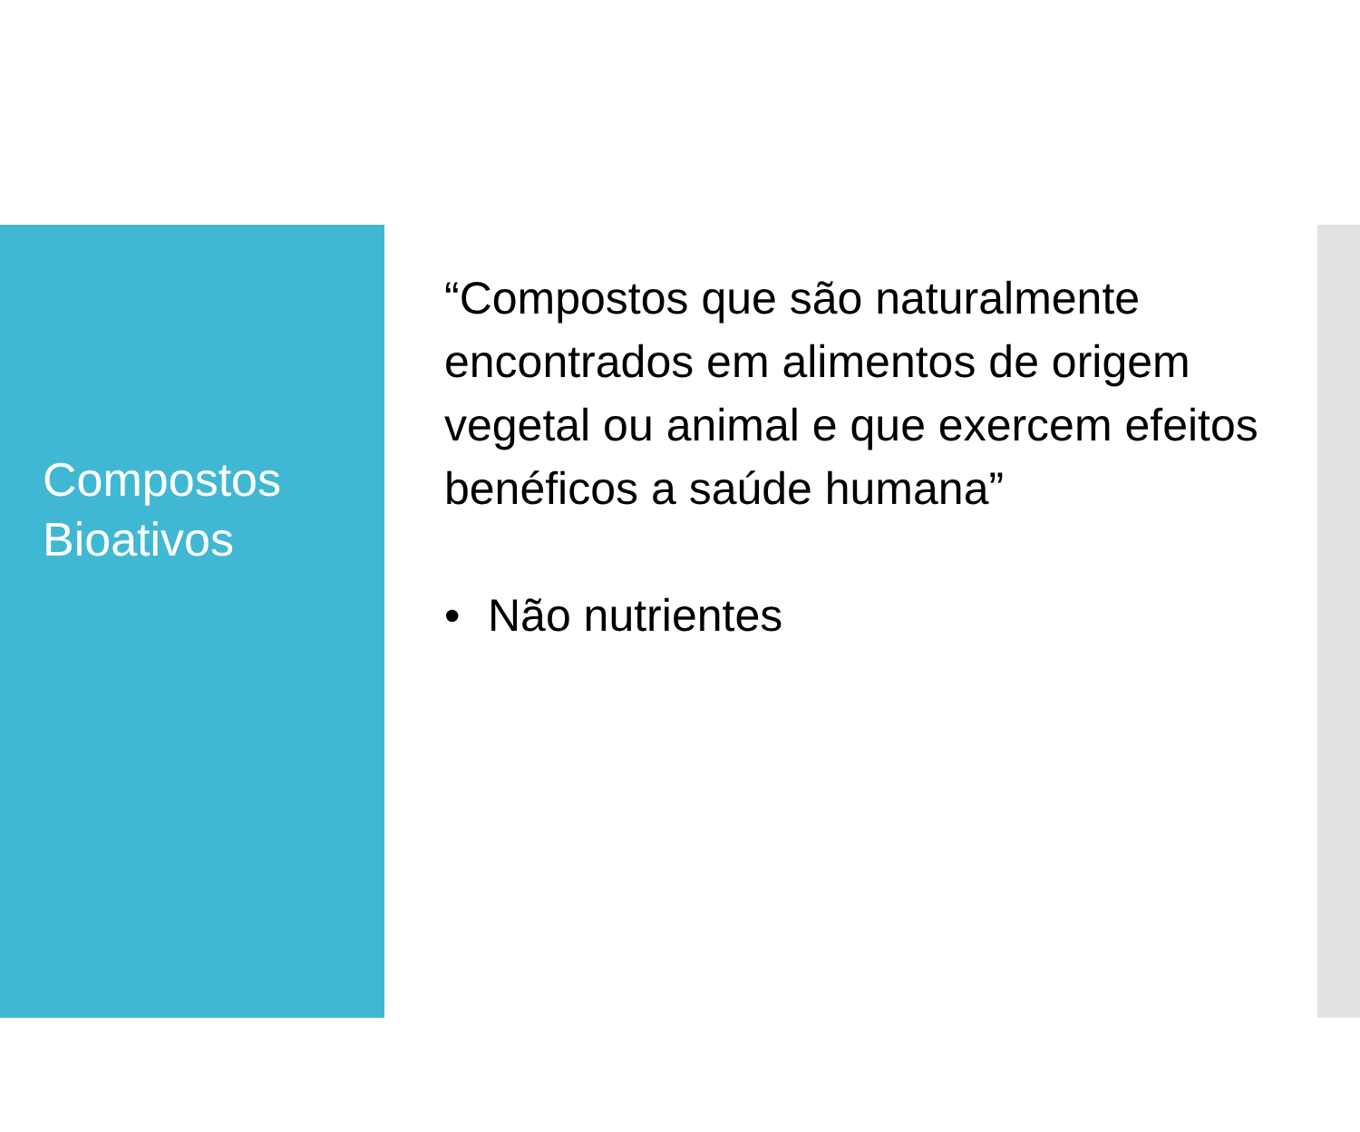Compostos
Bioativos
“Compostos que são naturalmente encontrados em alimentos de origem vegetal ou animal e que exercem efeitos benéficos a saúde humana”
• Não nutrientes